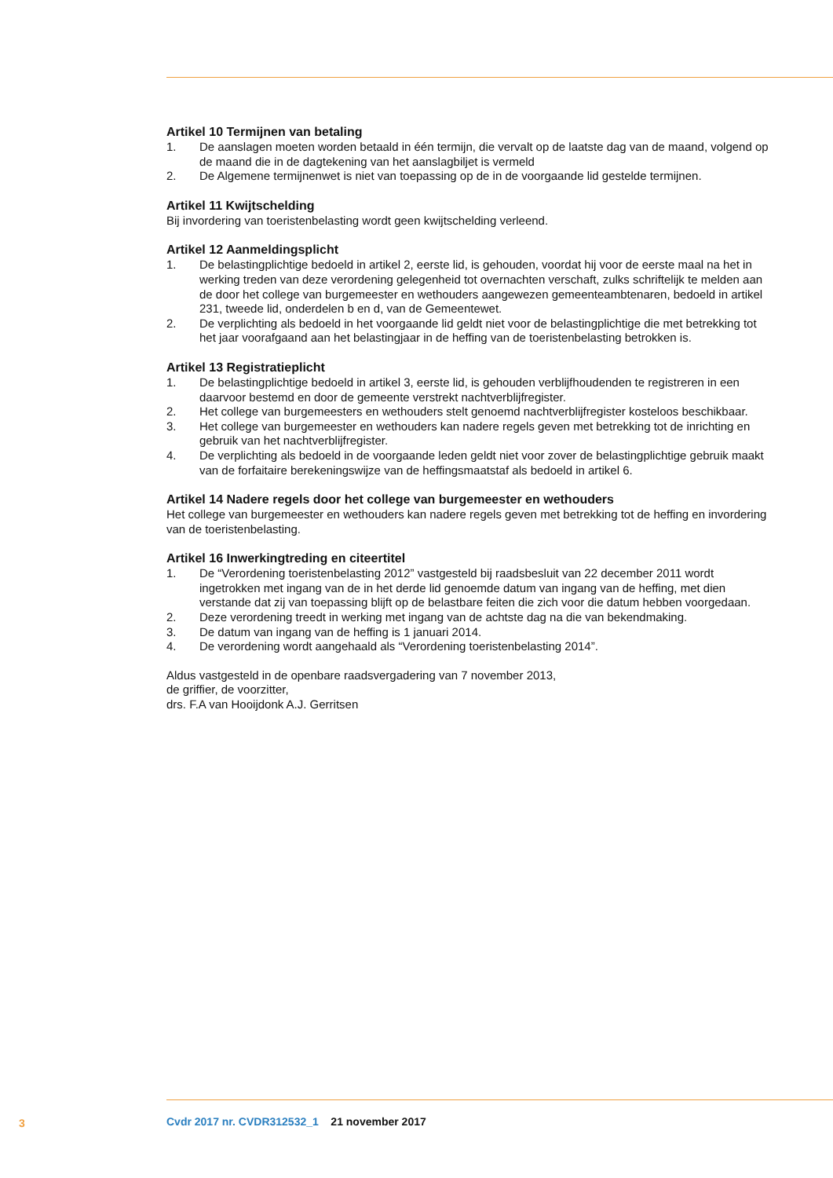Artikel 10 Termijnen van betaling
1. De aanslagen moeten worden betaald in één termijn, die vervalt op de laatste dag van de maand, volgend op de maand die in de dagtekening van het aanslagbiljet is vermeld
2. De Algemene termijnenwet is niet van toepassing op de in de voorgaande lid gestelde termijnen.
Artikel 11 Kwijtschelding
Bij invordering van toeristenbelasting wordt geen kwijtschelding verleend.
Artikel 12 Aanmeldingsplicht
1. De belastingplichtige bedoeld in artikel 2, eerste lid, is gehouden, voordat hij voor de eerste maal na het in werking treden van deze verordening gelegenheid tot overnachten verschaft, zulks schriftelijk te melden aan de door het college van burgemeester en wethouders aangewezen gemeenteambtenaren, bedoeld in artikel 231, tweede lid, onderdelen b en d, van de Gemeentewet.
2. De verplichting als bedoeld in het voorgaande lid geldt niet voor de belastingplichtige die met betrekking tot het jaar voorafgaand aan het belastingjaar in de heffing van de toeristenbelasting betrokken is.
Artikel 13 Registratieplicht
1. De belastingplichtige bedoeld in artikel 3, eerste lid, is gehouden verblijfhoudenden te registreren in een daarvoor bestemd en door de gemeente verstrekt nachtverblijfregister.
2. Het college van burgemeesters en wethouders stelt genoemd nachtverblijfregister kosteloos beschikbaar.
3. Het college van burgemeester en wethouders kan nadere regels geven met betrekking tot de inrichting en gebruik van het nachtverblijfregister.
4. De verplichting als bedoeld in de voorgaande leden geldt niet voor zover de belastingplichtige gebruik maakt van de forfaitaire berekeningswijze van de heffingsmaatstaf als bedoeld in artikel 6.
Artikel 14 Nadere regels door het college van burgemeester en wethouders
Het college van burgemeester en wethouders kan nadere regels geven met betrekking tot de heffing en invordering van de toeristenbelasting.
Artikel 16 Inwerkingtreding en citeertitel
1. De “Verordening toeristenbelasting 2012” vastgesteld bij raadsbesluit van 22 december 2011 wordt ingetrokken met ingang van de in het derde lid genoemde datum van ingang van de heffing, met dien verstande dat zij van toepassing blijft op de belastbare feiten die zich voor die datum hebben voorgedaan.
2. Deze verordening treedt in werking met ingang van de achtste dag na die van bekendmaking.
3. De datum van ingang van de heffing is 1 januari 2014.
4. De verordening wordt aangehaald als “Verordening toeristenbelasting 2014”.
Aldus vastgesteld in de openbare raadsvergadering van 7 november 2013,
de griffier, de voorzitter,
drs. F.A van Hooijdonk A.J. Gerritsen
3
Cvdr 2017 nr. CVDR312532_1 21 november 2017